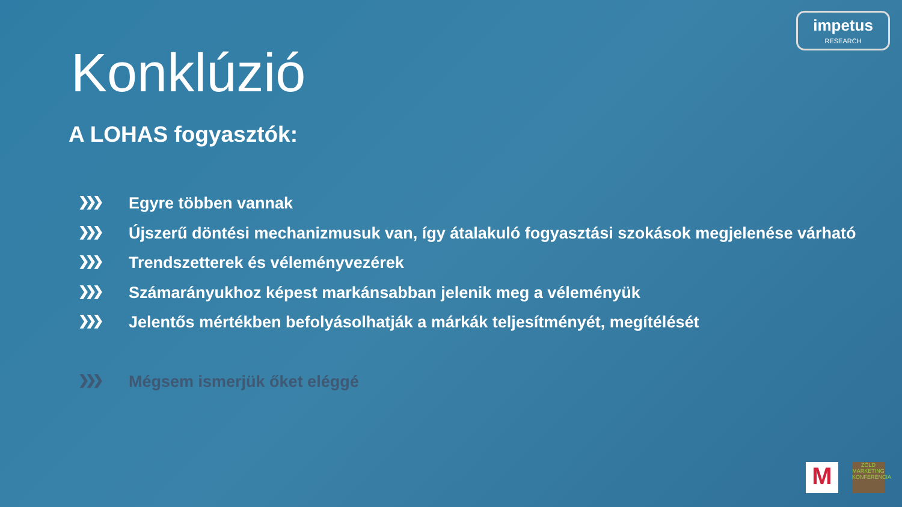impetus
RESEARCH
Konklúzió
A LOHAS fogyasztók:
❯❯❯ Egyre többen vannak
❯❯❯ Újszerű döntési mechanizmusuk van, így átalakuló fogyasztási szokások megjelenése várható
❯❯❯ Trendszetterek és véleményvezérek
❯❯❯ Számarányukhoz képest markánsabban jelenik meg a véleményük
❯❯❯ Jelentős mértékben befolyásolhatják a márkák teljesítményét, megítélését
❯❯❯ Mégsem ismerjük őket eléggé
M
ZÖLD MARKETING KONFERENCIA